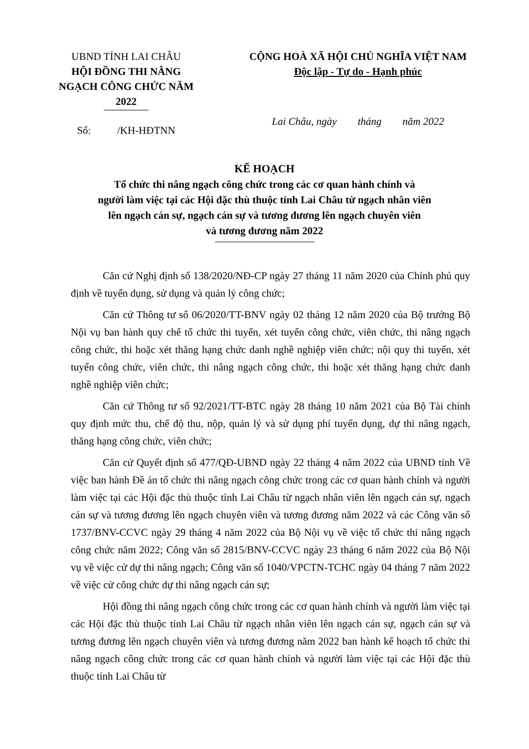UBND TỈNH LAI CHÂU
HỘI ĐỒNG THI NÂNG NGẠCH CÔNG CHỨC NĂM 2022
CỘNG HOÀ XÃ HỘI CHỦ NGHĨA VIỆT NAM
Độc lập - Tự do - Hạnh phúc
Số: /KH-HĐTNN
Lai Châu, ngày tháng năm 2022
KẾ HOẠCH
Tổ chức thi nâng ngạch công chức trong các cơ quan hành chính và
người làm việc tại các Hội đặc thù thuộc tỉnh Lai Châu từ ngạch nhân viên
lên ngạch cán sự, ngạch cán sự và tương đương lên ngạch chuyên viên
và tương đương năm 2022
Căn cứ Nghị định số 138/2020/NĐ-CP ngày 27 tháng 11 năm 2020 của Chính phủ quy định về tuyển dụng, sử dụng và quản lý công chức;
Căn cứ Thông tư số 06/2020/TT-BNV ngày 02 tháng 12 năm 2020 của Bộ trưởng Bộ Nội vụ ban hành quy chế tổ chức thi tuyển, xét tuyển công chức, viên chức, thi nâng ngạch công chức, thi hoặc xét thăng hạng chức danh nghề nghiệp viên chức; nội quy thi tuyển, xét tuyển công chức, viên chức, thi nâng ngạch công chức, thi hoặc xét thăng hạng chức danh nghề nghiệp viên chức;
Căn cứ Thông tư số 92/2021/TT-BTC ngày 28 tháng 10 năm 2021 của Bộ Tài chính quy định mức thu, chế độ thu, nộp, quản lý và sử dụng phí tuyển dụng, dự thi nâng ngạch, thăng hạng công chức, viên chức;
Căn cứ Quyết định số 477/QĐ-UBND ngày 22 tháng 4 năm 2022 của UBND tỉnh Về việc ban hành Đề án tổ chức thi nâng ngạch công chức trong các cơ quan hành chính và người làm việc tại các Hội đặc thù thuộc tỉnh Lai Châu từ ngạch nhân viên lên ngạch cán sự, ngạch cán sự và tương đương lên ngạch chuyên viên và tương đương năm 2022 và các Công văn số 1737/BNV-CCVC ngày 29 tháng 4 năm 2022 của Bộ Nội vụ về việc tổ chức thi nâng ngạch công chức năm 2022; Công văn số 2815/BNV-CCVC ngày 23 tháng 6 năm 2022 của Bộ Nội vụ về việc cử dự thi nâng ngạch; Công văn số 1040/VPCTN-TCHC ngày 04 tháng 7 năm 2022 về việc cử công chức dự thi nâng ngạch cán sự;
Hội đồng thi nâng ngạch công chức trong các cơ quan hành chính và người làm việc tại các Hội đặc thù thuộc tỉnh Lai Châu từ ngạch nhân viên lên ngạch cán sự, ngạch cán sự và tương đương lên ngạch chuyên viên và tương đương năm 2022 ban hành kế hoạch tổ chức thi nâng ngạch công chức trong các cơ quan hành chính và người làm việc tại các Hội đặc thù thuộc tỉnh Lai Châu từ